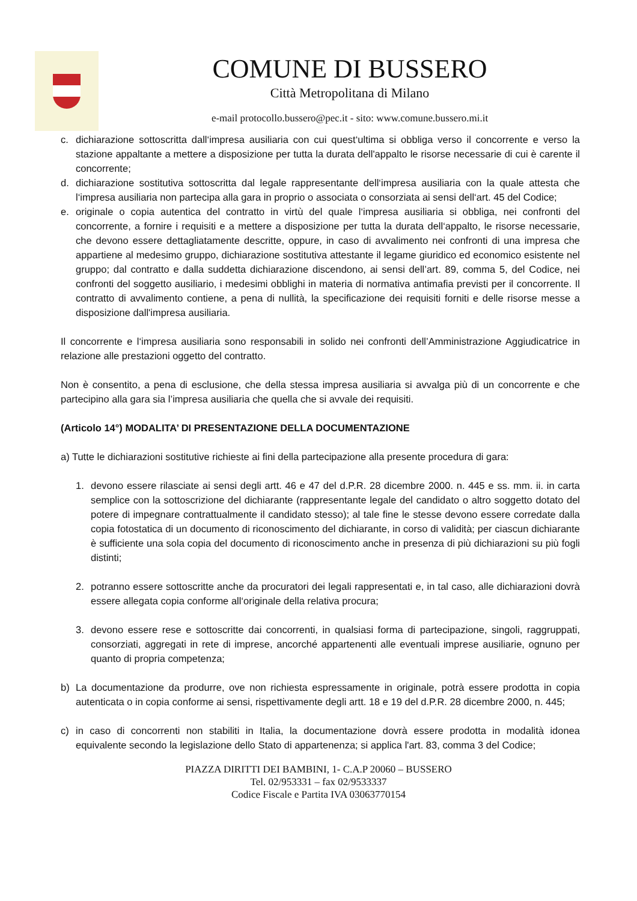COMUNE DI BUSSERO
Città Metropolitana di Milano
e-mail protocollo.bussero@pec.it - sito: www.comune.bussero.mi.it
c. dichiarazione sottoscritta dall‘impresa ausiliaria con cui quest‘ultima si obbliga verso il concorrente e verso la stazione appaltante a mettere a disposizione per tutta la durata dell'appalto le risorse necessarie di cui è carente il concorrente;
d. dichiarazione sostitutiva sottoscritta dal legale rappresentante dell‘impresa ausiliaria con la quale attesta che l‘impresa ausiliaria non partecipa alla gara in proprio o associata o consorziata ai sensi dell‘art. 45 del Codice;
e. originale o copia autentica del contratto in virtù del quale l‘impresa ausiliaria si obbliga, nei confronti del concorrente, a fornire i requisiti e a mettere a disposizione per tutta la durata dell‘appalto, le risorse necessarie, che devono essere dettagliatamente descritte, oppure, in caso di avvalimento nei confronti di una impresa che appartiene al medesimo gruppo, dichiarazione sostitutiva attestante il legame giuridico ed economico esistente nel gruppo; dal contratto e dalla suddetta dichiarazione discendono, ai sensi dell’art. 89, comma 5, del Codice, nei confronti del soggetto ausiliario, i medesimi obblighi in materia di normativa antimafia previsti per il concorrente. Il contratto di avvalimento contiene, a pena di nullità, la specificazione dei requisiti forniti e delle risorse messe a disposizione dall'impresa ausiliaria.
Il concorrente e l‘impresa ausiliaria sono responsabili in solido nei confronti dell’Amministrazione Aggiudicatrice in relazione alle prestazioni oggetto del contratto.
Non è consentito, a pena di esclusione, che della stessa impresa ausiliaria si avvalga più di un concorrente e che partecipino alla gara sia l’impresa ausiliaria che quella che si avvale dei requisiti.
(Articolo 14°) MODALITA’ DI PRESENTAZIONE DELLA DOCUMENTAZIONE
a) Tutte le dichiarazioni sostitutive richieste ai fini della partecipazione alla presente procedura di gara:
1. devono essere rilasciate ai sensi degli artt. 46 e 47 del d.P.R. 28 dicembre 2000. n. 445 e ss. mm. ii. in carta semplice con la sottoscrizione del dichiarante (rappresentante legale del candidato o altro soggetto dotato del potere di impegnare contrattualmente il candidato stesso); al tale fine le stesse devono essere corredate dalla copia fotostatica di un documento di riconoscimento del dichiarante, in corso di validità; per ciascun dichiarante è sufficiente una sola copia del documento di riconoscimento anche in presenza di più dichiarazioni su più fogli distinti;
2. potranno essere sottoscritte anche da procuratori dei legali rappresentati e, in tal caso, alle dichiarazioni dovrà essere allegata copia conforme all‘originale della relativa procura;
3. devono essere rese e sottoscritte dai concorrenti, in qualsiasi forma di partecipazione, singoli, raggruppati, consorziati, aggregati in rete di imprese, ancorché appartenenti alle eventuali imprese ausiliarie, ognuno per quanto di propria competenza;
b) La documentazione da produrre, ove non richiesta espressamente in originale, potrà essere prodotta in copia autenticata o in copia conforme ai sensi, rispettivamente degli artt. 18 e 19 del d.P.R. 28 dicembre 2000, n. 445;
c) in caso di concorrenti non stabiliti in Italia, la documentazione dovrà essere prodotta in modalità idonea equivalente secondo la legislazione dello Stato di appartenenza; si applica l'art. 83, comma 3 del Codice;
PIAZZA DIRITTI DEI BAMBINI, 1- C.A.P 20060 – BUSSERO
Tel. 02/953331 – fax 02/9533337
Codice Fiscale e Partita IVA 03063770154